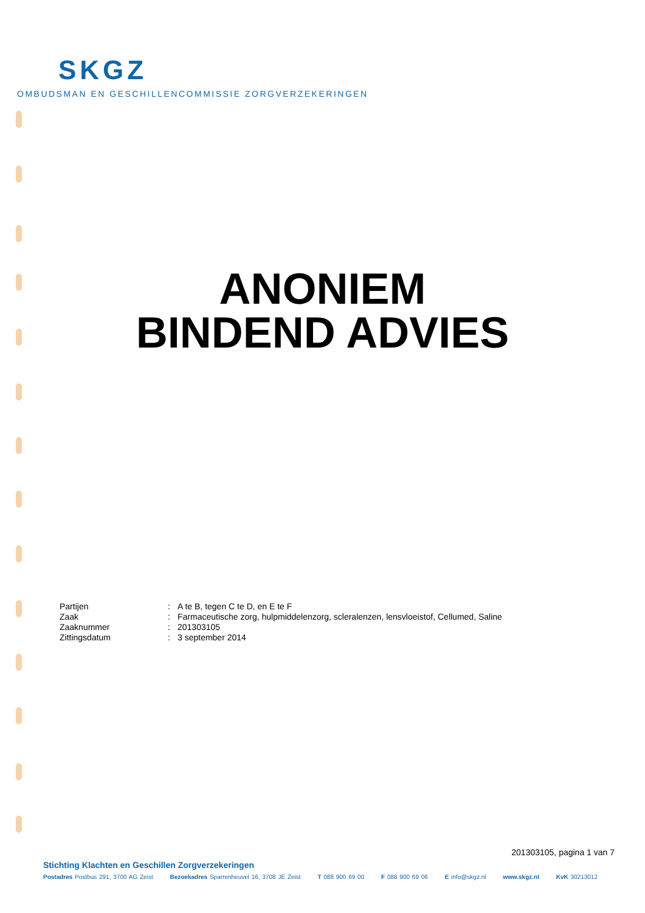SKGZ
OMBUDSMAN EN GESCHILLENCOMMISSIE ZORGVERZEKERINGEN
ANONIEM
BINDEND ADVIES
| Partijen | : | A te B, tegen C te D, en E te F |
| Zaak | : | Farmaceutische zorg, hulpmiddelenzorg, scleralenzen, lensvloeistof, Cellumed, Saline |
| Zaaknummer | : | 201303105 |
| Zittingsdatum | : | 3 september 2014 |
201303105, pagina 1 van 7
Stichting Klachten en Geschillen Zorgverzekeringen
Postadres Postbus 291, 3700 AG Zeist Bezoekadres Sparrenheuvel 16, 3708 JE Zeist T 088 900 69 00 F 088 900 69 06 E info@skgz.nl www.skgz.nl KvK 30213012